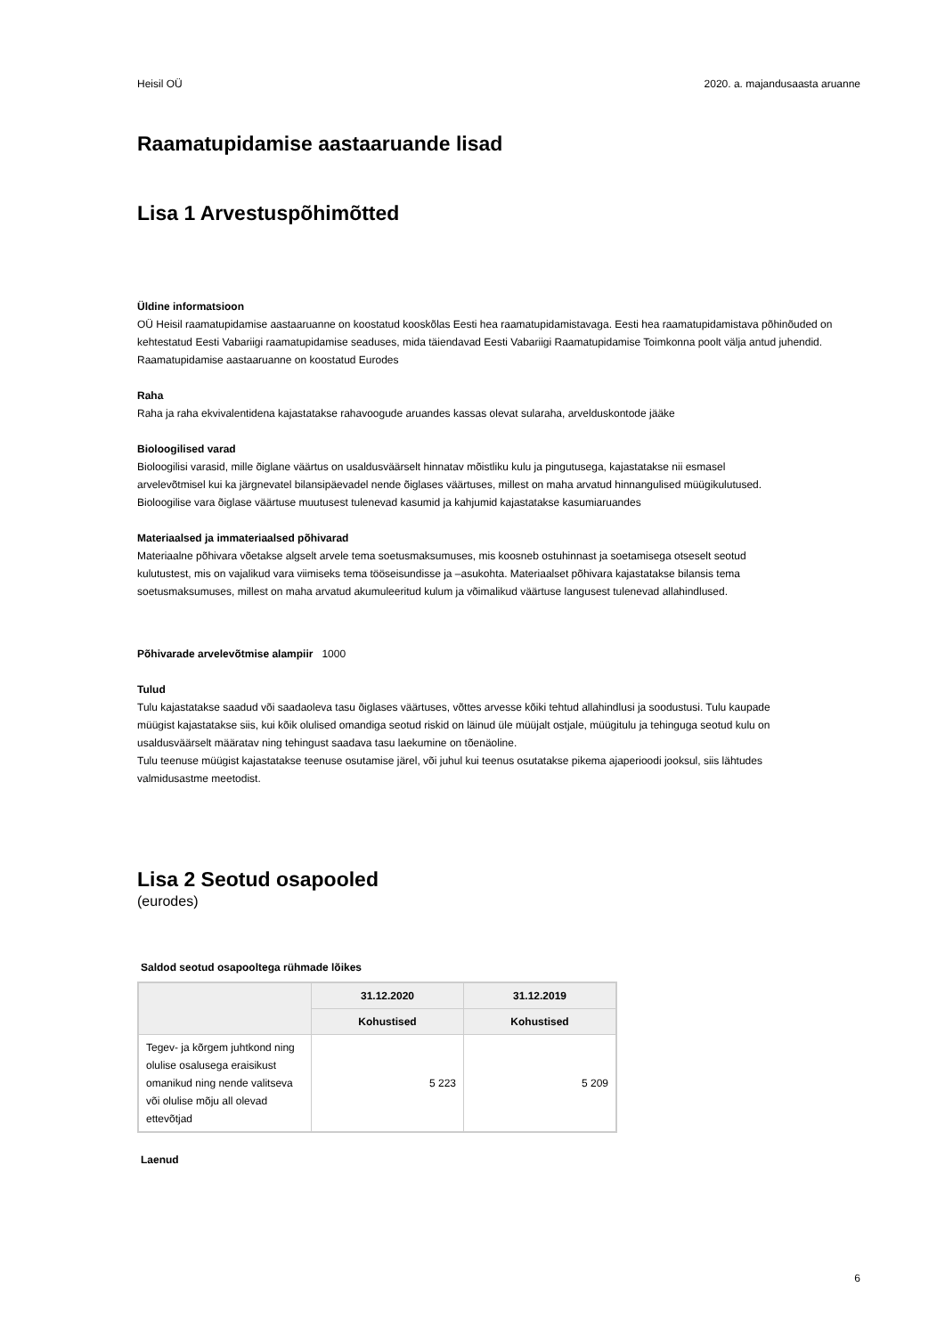Heisil OÜ 2020. a. majandusaasta aruanne
Raamatupidamise aastaaruande lisad
Lisa 1 Arvestuspõhimõtted
Üldine informatsioon
OÜ Heisil raamatupidamise aastaaruanne on koostatud kooskõlas Eesti hea raamatupidamistavaga. Eesti hea raamatupidamistava põhinõuded on kehtestatud Eesti Vabariigi raamatupidamise seaduses, mida täiendavad Eesti Vabariigi Raamatupidamise Toimkonna poolt välja antud juhendid.
Raamatupidamise aastaaruanne on koostatud Eurodes
Raha
Raha ja raha ekvivalentidena kajastatakse rahavoogude aruandes kassas olevat sularaha, arvelduskontode jääke
Bioloogilised varad
Bioloogilisi varasid, mille õiglane väärtus on usaldusväärselt hinnatav mõistliku kulu ja pingutusega, kajastatakse nii esmasel arvelevõtmisel kui ka järgnevatel bilansipäevadel nende õiglases väärtuses, millest on maha arvatud hinnangulised müügikulutused. Bioloogilise vara õiglase väärtuse muutusest tulenevad kasumid ja kahjumid kajastatakse kasumiaruandes
Materiaalsed ja immateriaalsed põhivarad
Materiaalne põhivara võetakse algselt arvele tema soetusmaksumuses, mis koosneb ostuhinnast ja soetamisega otseselt seotud kulutustest, mis on vajalikud vara viimiseks tema tööseisundisse ja –asukohta. Materiaalset põhivara kajastatakse bilansis tema soetusmaksumuses, millest on maha arvatud akumuleeritud kulum ja võimalikud väärtuse langusest tulenevad allahindlused.
Põhivarade arvelevõtmise alampiir 1000
Tulud
Tulu kajastatakse saadud või saadaoleva tasu õiglases väärtuses, võttes arvesse kõiki tehtud allahindlusi ja soodustusi. Tulu kaupade müügist kajastatakse siis, kui kõik olulised omandiga seotud riskid on läinud üle müüjalt ostjale, müügitulu ja tehinguga seotud kulu on usaldusväärselt määratav ning tehingust saadava tasu laekumine on tõenäoline.
Tulu teenuse müügist kajastatakse teenuse osutamise järel, või juhul kui teenus osutatakse pikema ajaperioodi jooksul, siis lähtudes valmidusastme meetodist.
Lisa 2 Seotud osapooled
(eurodes)
Saldod seotud osapooltega rühmade lõikes
| | 31.12.2020 | 31.12.2019 |
| --- | --- | --- |
| | Kohustised | Kohustised |
| Tegev- ja kõrgem juhtkond ning olulise osalusega eraisikust omanikud ning nende valitseva või olulise mõju all olevad ettevõtjad | 5 223 | 5 209 |
Laenud
6